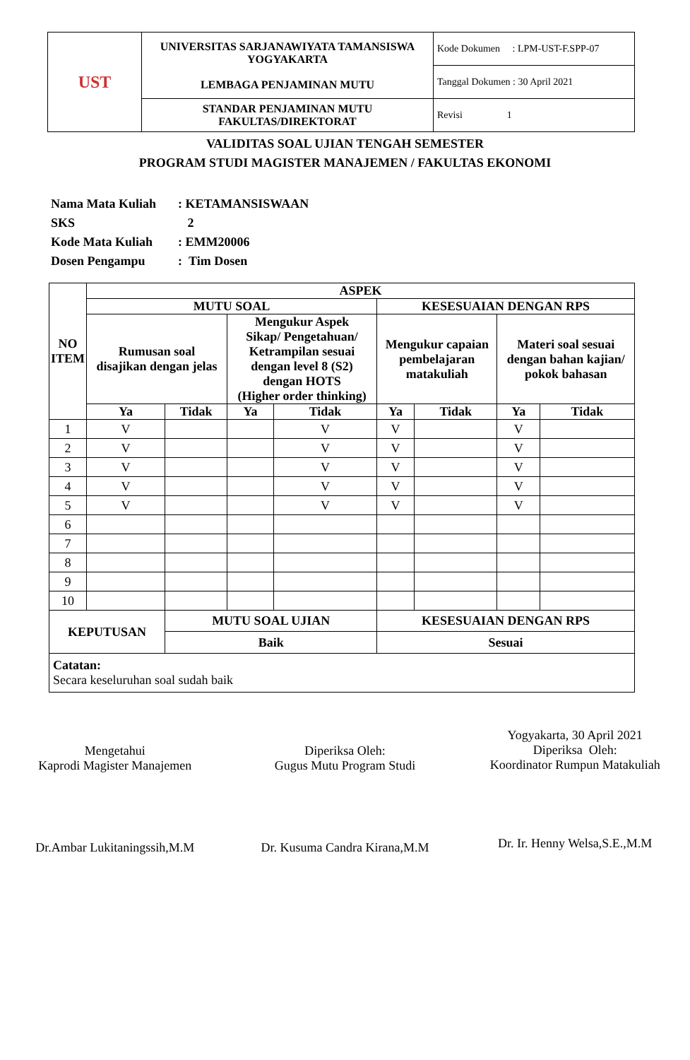| UST | UNIVERSITAS SARJANAWIYATA TAMANSISWA YOGYAKARTA LEMBAGA PENJAMINAN MUTU | Kode Dokumen : LPM-UST-F.SPP-07 |
| | | Tanggal Dokumen : 30 April 2021 |
| | STANDAR PENJAMINAN MUTU FAKULTAS/DIREKTORAT | Revisi 1 |
VALIDITAS SOAL UJIAN TENGAH SEMESTER
PROGRAM STUDI MAGISTER MANAJEMEN / FAKULTAS EKONOMI
Nama Mata Kuliah: KETAMANSISWAAN
SKS 2
Kode Mata Kuliah: EMM20006
Dosen Pengampu: Tim Dosen
| NO ITEM | ASPEK | | | | | | | |
| --- | --- | --- | --- | --- | --- | --- | --- | --- |
| | MUTU SOAL | | | | KESESUAIAN DENGAN RPS | | | |
| | Rumusan soal disajikan dengan jelas | | Mengukur Aspek Sikap/ Pengetahuan/ Ketrampilan sesuai dengan level 8 (S2) dengan HOTS (Higher order thinking) | | Mengukur capaian pembelajaran matakuliah | | Materi soal sesuai dengan bahan kajian/ pokok bahasan | |
| | Ya | Tidak | Ya | Tidak | Ya | Tidak | Ya | Tidak |
| 1 | V | | | V | V | | V | |
| 2 | V | | | V | V | | V | |
| 3 | V | | | V | V | | V | |
| 4 | V | | | V | V | | V | |
| 5 | V | | | V | V | | V | |
| 6 | | | | | | | | |
| 7 | | | | | | | | |
| 8 | | | | | | | | |
| 9 | | | | | | | | |
| 10 | | | | | | | | |
| KEPUTUSAN | | MUTU SOAL UJIAN | | | KESESUAIAN DENGAN RPS | | | |
| | | Baik | | | Sesuai | | | |
| Catatan: Secara keseluruhan soal sudah baik | | | | | | | | |
Mengetahui
Kaprodi Magister Manajemen
Dr.Ambar Lukitaningssih,M.M
Diperiksa Oleh:
Gugus Mutu Program Studi
Dr. Kusuma Candra Kirana,M.M
Yogyakarta, 30 April 2021
Diperiksa Oleh:
Koordinator Rumpun Matakuliah
Dr. Ir. Henny Welsa,S.E.,M.M